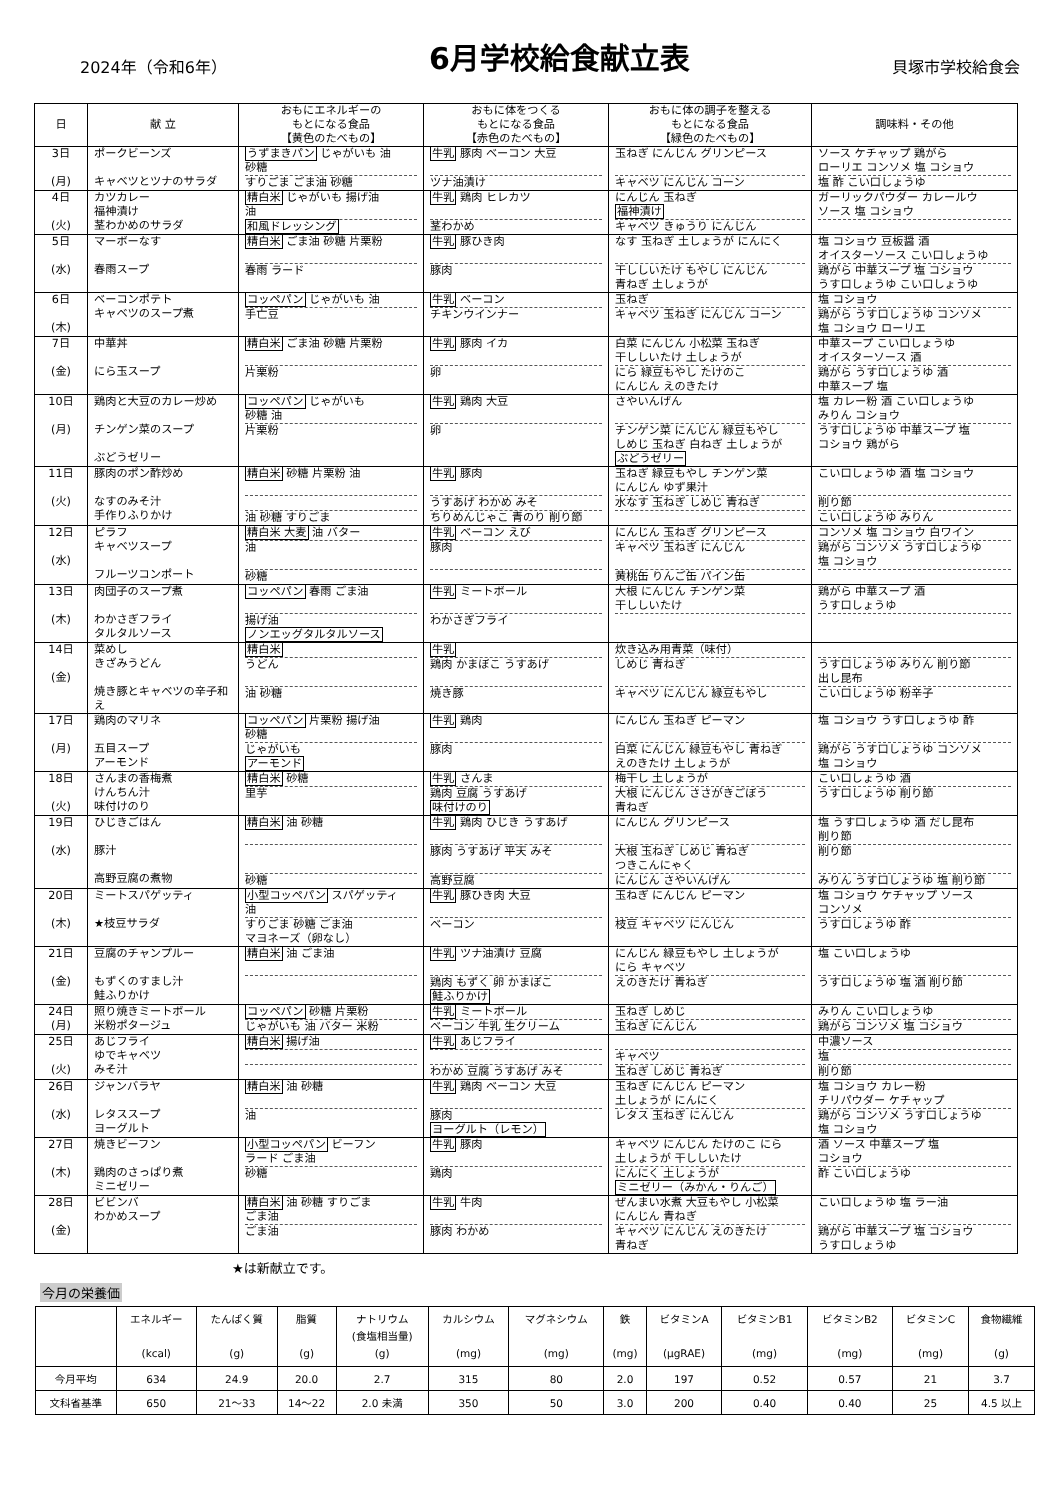2024年（令和6年） 6月学校給食献立表 貝塚市学校給食会
| 日 | 献 立 | おもにエネルギーの もとになる食品 【黄色のたべもの】 | おもに体をつくる もとになる食品 【赤色のたべもの】 | おもに体の調子を整える もとになる食品 【緑色のたべもの】 | 調味料・その他 |
| --- | --- | --- | --- | --- | --- |
| 3日 (月) | ポークビーンズ キャベツとツナのサラダ | うずまきパン じゃがいも 油 砂糖 すりごま ごま油 砂糖 | 牛乳 豚肉 ベーコン 大豆 ツナ油漬け | 玉ねぎ にんじん グリンピース キャベツ にんじん コーン | ソース ケチャップ 鶏がら ローリエ コンソメ 塩 コショウ 塩 酢 こい口しょうゆ |
| 4日 (火) | カツカレー 福神漬け 茎わかめのサラダ | 精白米 じゃがいも 揚げ油 油 和風ドレッシング | 牛乳 鶏肉 ヒレカツ 茎わかめ | にんじん 玉ねぎ 福神漬け キャベツ きゅうり にんじん | ガーリックパウダー カレールウ ソース 塩 コショウ |
| 5日 (水) | マーボーなす 春雨スープ | 精白米 ごま油 砂糖 片栗粉 春雨 ラード | 牛乳 豚ひき肉 豚肉 | なす 玉ねぎ 土しょうが にんにく 干ししいたけ もやし にんじん 青ねぎ 土しょうが | 塩 コショウ 豆板醤 酒 オイスターソース こい口しょうゆ 鶏がら 中華スープ 塩 コショウ うす口しょうゆ こい口しょうゆ |
| 6日 (木) | ベーコンポテト キャベツのスープ煮 | コッペパン じゃがいも 油 手亡豆 | 牛乳 ベーコン チキンウインナー | 玉ねぎ キャベツ 玉ねぎ にんじん コーン | 塩 コショウ 鶏がら うす口しょうゆ コンソメ 塩 コショウ ローリエ |
| 7日 (金) | 中華丼 にら玉スープ | 精白米 ごま油 砂糖 片栗粉 片栗粉 | 牛乳 豚肉 イカ 卵 | 白菜 にんじん 小松菜 玉ねぎ 干ししいたけ 土しょうが にら 緑豆もやし たけのこ にんじん えのきたけ | 中華スープ こい口しょうゆ オイスターソース 酒 鶏がら うす口しょうゆ 酒 中華スープ 塩 |
| 10日 (月) | 鶏肉と大豆のカレー炒め チンゲン菜のスープ ぶどうゼリー | コッペパン じゃがいも 砂糖 油 片栗粉 | 牛乳 鶏肉 大豆 卵 | さやいんげん チンゲン菜 にんじん 緑豆もやし しめじ 玉ねぎ 白ねぎ 土しょうが ぶどうゼリー | 塩 カレー粉 酒 こい口しょうゆ みりん コショウ うす口しょうゆ 中華スープ 塩 コショウ 鶏がら |
| 11日 (火) | 豚肉のポン酢炒め なすのみそ汁 手作りふりかけ | 精白米 砂糖 片栗粉 油 油 砂糖 すりごま | 牛乳 豚肉 うすあげ わかめ みそ ちりめんじゃこ 青のり 削り節 | 玉ねぎ 緑豆もやし チンゲン菜 にんじん ゆず果汁 水なす 玉ねぎ しめじ 青ねぎ | こい口しょうゆ 酒 塩 コショウ 削り節 こい口しょうゆ みりん |
| 12日 (水) | ピラフ キャベツスープ フルーツコンポート | 精白米 大麦 油 バター 油 砂糖 | 牛乳 ベーコン えび 豚肉 | にんじん 玉ねぎ グリンピース キャベツ 玉ねぎ にんじん 黄桃缶 りんご缶 パイン缶 | コンソメ 塩 コショウ 白ワイン 鶏がら コンソメ うす口しょうゆ 塩 コショウ |
| 13日 (木) | 肉団子のスープ煮 わかさぎフライ タルタルソース | コッペパン 春雨 ごま油 揚げ油 ノンエッグタルタルソース | 牛乳 ミートボール わかさぎフライ | 大根 にんじん チンゲン菜 干ししいたけ | 鶏がら 中華スープ 酒 うす口しょうゆ |
| 14日 (金) | 菜めし きざみうどん 焼き豚とキャベツの辛子和え | 精白米 うどん 油 砂糖 | 牛乳 鶏肉 かまぼこ うすあげ 焼き豚 | 炊き込み用青菜（味付） しめじ 青ねぎ キャベツ にんじん 緑豆もやし | うす口しょうゆ みりん 削り節 出し昆布 こい口しょうゆ 粉辛子 |
| 17日 (月) | 鶏肉のマリネ 五目スープ アーモンド | コッペパン 片栗粉 揚げ油 砂糖 じゃがいも アーモンド | 牛乳 鶏肉 豚肉 | にんじん 玉ねぎ ピーマン 白菜 にんじん 緑豆もやし 青ねぎ えのきたけ 土しょうが | 塩 コショウ うす口しょうゆ 酢 鶏がら うす口しょうゆ コンソメ 塩 コショウ |
| 18日 (火) | さんまの香梅煮 けんちん汁 味付けのり | 精白米 砂糖 里芋 | 牛乳 さんま 鶏肉 豆腐 うすあげ 味付けのり | 梅干し 土しょうが 大根 にんじん ささがきごぼう 青ねぎ | こい口しょうゆ 酒 うす口しょうゆ 削り節 |
| 19日 (水) | ひじきごはん 豚汁 高野豆腐の煮物 | 精白米 油 砂糖 砂糖 | 牛乳 鶏肉 ひじき うすあげ 豚肉 うすあげ 平天 みそ 高野豆腐 | にんじん グリンピース 大根 玉ねぎ しめじ 青ねぎ つきこんにゃく にんじん さやいんげん | 塩 うす口しょうゆ 酒 だし昆布 削り節 削り節 みりん うす口しょうゆ 塩 削り節 |
| 20日 (木) | ミートスパゲッティ ★枝豆サラダ | 小型コッペパン スパゲッティ 油 すりごま 砂糖 ごま油 マヨネーズ（卵なし） | 牛乳 豚ひき肉 大豆 ベーコン | 玉ねぎ にんじん ピーマン 枝豆 キャベツ にんじん | 塩 コショウ ケチャップ ソース コンソメ うす口しょうゆ 酢 |
| 21日 (金) | 豆腐のチャンプルー もずくのすまし汁 鮭ふりかけ | 精白米 油 ごま油 | 牛乳 ツナ油漬け 豆腐 鶏肉 もずく 卵 かまぼこ 鮭ふりかけ | にんじん 緑豆もやし 土しょうが にら キャベツ えのきたけ 青ねぎ | 塩 こい口しょうゆ うす口しょうゆ 塩 酒 削り節 |
| 24日 (月) | 照り焼きミートボール 米粉ポタージュ | コッペパン 砂糖 片栗粉 じゃがいも 油 バター 米粉 | 牛乳 ミートボール ベーコン 牛乳 生クリーム | 玉ねぎ しめじ 玉ねぎ にんじん | みりん こい口しょうゆ 鶏がら コンソメ 塩 コショウ |
| 25日 (火) | あじフライ ゆでキャベツ みそ汁 | 精白米 揚げ油 | 牛乳 あじフライ わかめ 豆腐 うすあげ みそ | キャベツ 玉ねぎ しめじ 青ねぎ | 中濃ソース 塩 削り節 |
| 26日 (水) | ジャンバラヤ レタススープ ヨーグルト | 精白米 油 砂糖 油 | 牛乳 鶏肉 ベーコン 大豆 豚肉 ヨーグルト（レモン） | 玉ねぎ にんじん ピーマン 土しょうが にんにく レタス 玉ねぎ にんじん | 塩 コショウ カレー粉 チリパウダー ケチャップ 鶏がら コンソメ うす口しょうゆ 塩 コショウ |
| 27日 (木) | 焼きビーフン 鶏肉のさっぱり煮 ミニゼリー | 小型コッペパン ビーフン ラード ごま油 砂糖 | 牛乳 豚肉 鶏肉 | キャベツ にんじん たけのこ にら 土しょうが 干ししいたけ にんにく 土しょうが ミニゼリー（みかん・りんご） | 酒 ソース 中華スープ 塩 コショウ 酢 こい口しょうゆ |
| 28日 (金) | ビビンバ わかめスープ | 精白米 油 砂糖 すりごま ごま油 ごま油 | 牛乳 牛肉 豚肉 わかめ | ぜんまい水煮 大豆もやし 小松菜 にんじん 青ねぎ キャベツ にんじん えのきたけ 青ねぎ | こい口しょうゆ 塩 ラー油 鶏がら 中華スープ 塩 コショウ うす口しょうゆ |
★は新献立です。
今月の栄養価
| | エネルギー (kcal) | たんぱく質 (g) | 脂質 (g) | ナトリウム (食塩相当量) (g) | カルシウム (mg) | マグネシウム (mg) | 鉄 (mg) | ビタミンA (μgRAE) | ビタミンB1 (mg) | ビタミンB2 (mg) | ビタミンC (mg) | 食物繊維 (g) |
| --- | --- | --- | --- | --- | --- | --- | --- | --- | --- | --- | --- | --- |
| 今月平均 | 634 | 24.9 | 20.0 | 2.7 | 315 | 80 | 2.0 | 197 | 0.52 | 0.57 | 21 | 3.7 |
| 文科省基準 | 650 | 21～33 | 14～22 | 2.0 未満 | 350 | 50 | 3.0 | 200 | 0.40 | 0.40 | 25 | 4.5 以上 |